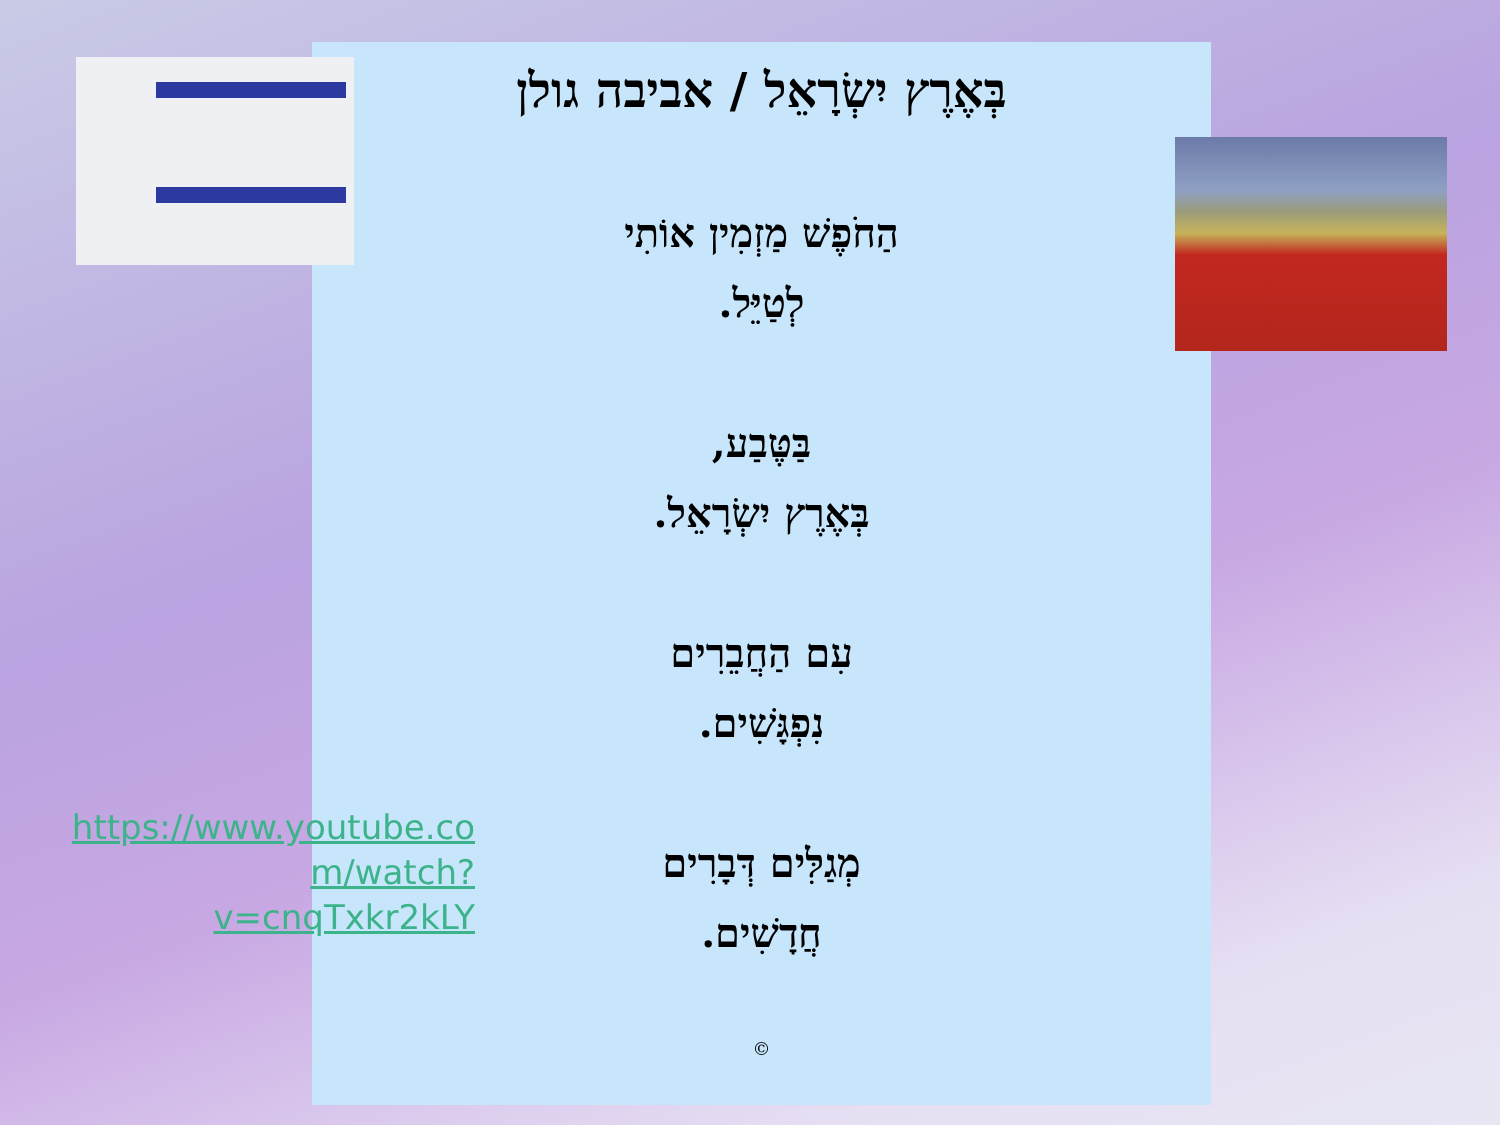בְּאֶרֶץ יִשְׂרָאֵל / אביבה גולן
הַחֹפֶשׁ מַזְמִין אוֹתִי
לְטַיֵּל.
בַּטֶּבַע,
בְּאֶרֶץ יִשְׂרָאֵל.
עִם הַחֲבֵרִים
נִפְגָּשִׁים.
מְגַלִּים דְּבָרִים
חֲדָשִׁים.
©
https://www.youtube.co m/watch?v=cnqTxkr2kLY